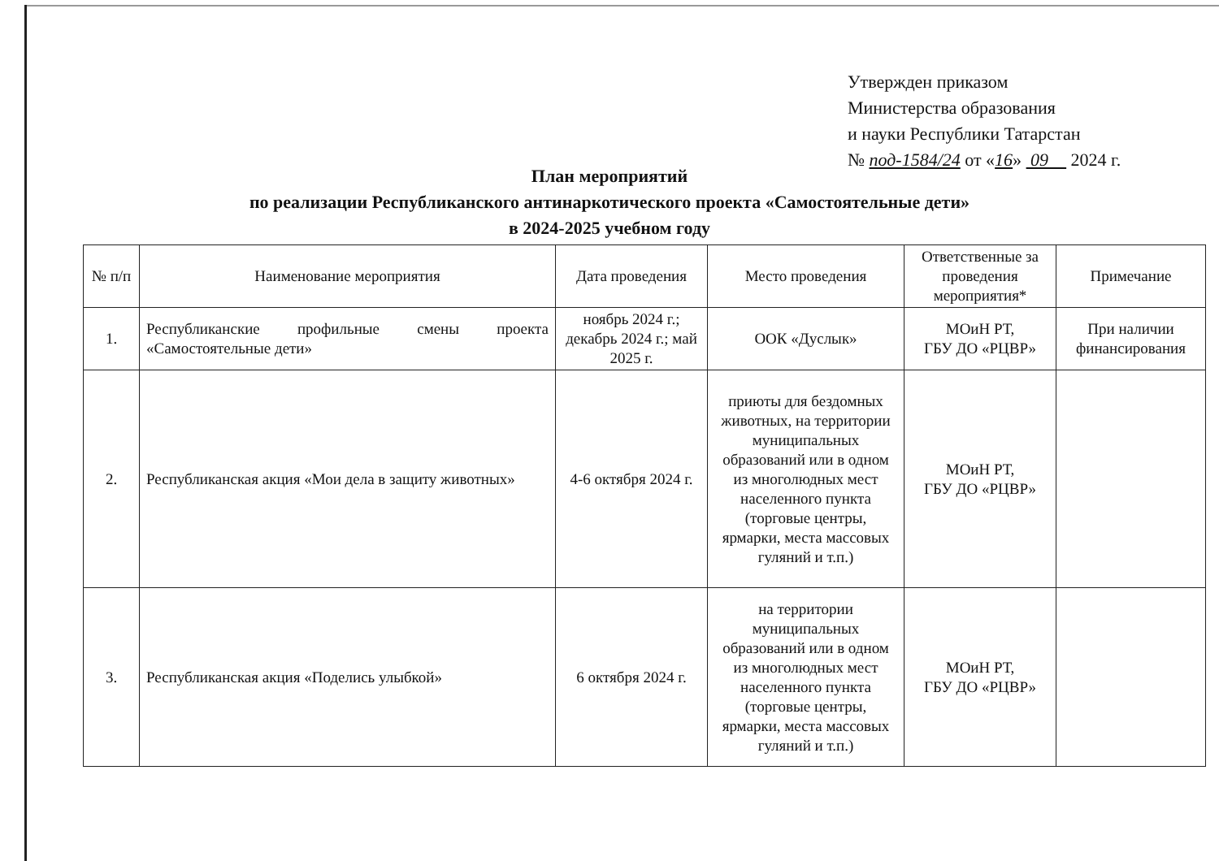Утвержден приказом
Министерства образования
и науки Республики Татарстан
№ под-1584/24 от «16» 09 2024 г.
План мероприятий
по реализации Республиканского антинаркотического проекта «Самостоятельные дети»
в 2024-2025 учебном году
| № п/п | Наименование мероприятия | Дата проведения | Место проведения | Ответственные за проведения мероприятия* | Примечание |
| --- | --- | --- | --- | --- | --- |
| 1. | Республиканские профильные смены проекта «Самостоятельные дети» | ноябрь 2024 г.; декабрь 2024 г.; май 2025 г. | ООК «Дуслык» | МОиН РТ, ГБУ ДО «РЦВР» | При наличии финансирования |
| 2. | Республиканская акция «Мои дела в защиту животных» | 4-6 октября 2024 г. | приюты для бездомных животных, на территории муниципальных образований или в одном из многолюдных мест населенного пункта (торговые центры, ярмарки, места массовых гуляний и т.п.) | МОиН РТ, ГБУ ДО «РЦВР» | |
| 3. | Республиканская акция «Поделись улыбкой» | 6 октября 2024 г. | на территории муниципальных образований или в одном из многолюдных мест населенного пункта (торговые центры, ярмарки, места массовых гуляний и т.п.) | МОиН РТ, ГБУ ДО «РЦВР» | |